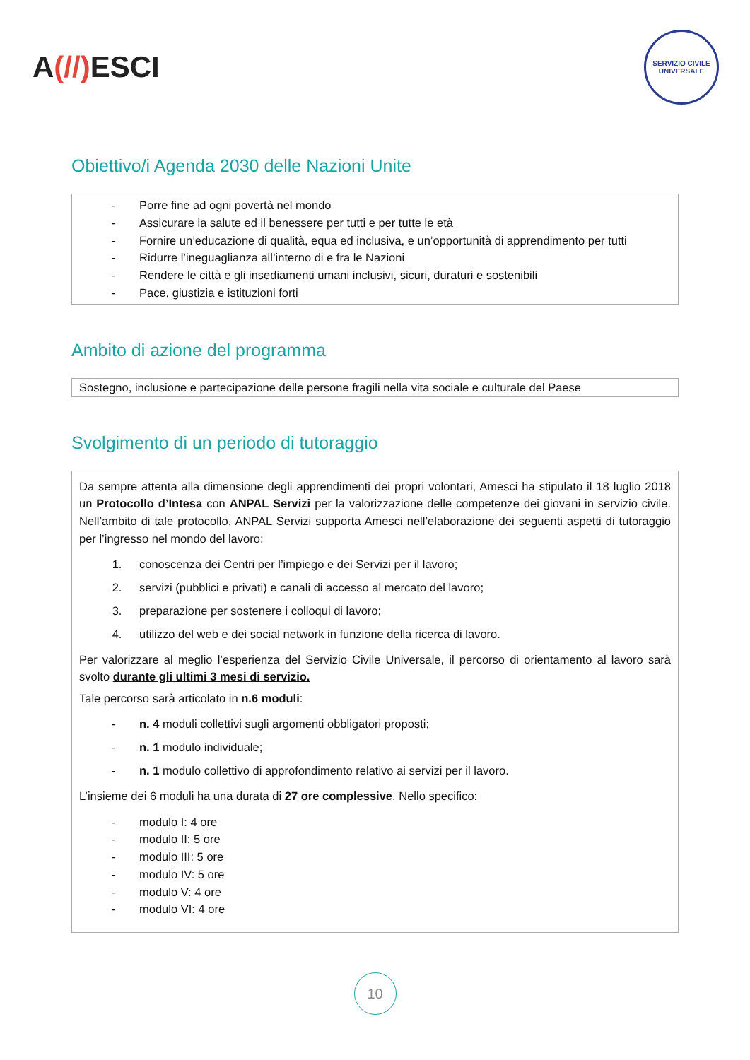A(//) ESCI
SERVIZIO CIVILE UNIVERSALE
Obiettivo/i Agenda 2030 delle Nazioni Unite
Porre fine ad ogni povertà nel mondo
Assicurare la salute ed il benessere per tutti e per tutte le età
Fornire un’educazione di qualità, equa ed inclusiva, e un’opportunità di apprendimento per tutti
Ridurre l’ineguaglianza all’interno di e fra le Nazioni
Rendere le città e gli insediamenti umani inclusivi, sicuri, duraturi e sostenibili
Pace, giustizia e istituzioni forti
Ambito di azione del programma
Sostegno, inclusione e partecipazione delle persone fragili nella vita sociale e culturale del Paese
Svolgimento di un periodo di tutoraggio
Da sempre attenta alla dimensione degli apprendimenti dei propri volontari, Amesci ha stipulato il 18 luglio 2018 un Protocollo d’Intesa con ANPAL Servizi per la valorizzazione delle competenze dei giovani in servizio civile. Nell’ambito di tale protocollo, ANPAL Servizi supporta Amesci nell’elaborazione dei seguenti aspetti di tutoraggio per l’ingresso nel mondo del lavoro:
1. conoscenza dei Centri per l’impiego e dei Servizi per il lavoro;
2. servizi (pubblici e privati) e canali di accesso al mercato del lavoro;
3. preparazione per sostenere i colloqui di lavoro;
4. utilizzo del web e dei social network in funzione della ricerca di lavoro.
Per valorizzare al meglio l’esperienza del Servizio Civile Universale, il percorso di orientamento al lavoro sarà svolto durante gli ultimi 3 mesi di servizio.
Tale percorso sarà articolato in n.6 moduli:
n. 4 moduli collettivi sugli argomenti obbligatori proposti;
n. 1 modulo individuale;
n. 1 modulo collettivo di approfondimento relativo ai servizi per il lavoro.
L’insieme dei 6 moduli ha una durata di 27 ore complessive. Nello specifico:
modulo I: 4 ore
modulo II: 5 ore
modulo III: 5 ore
modulo IV: 5 ore
modulo V: 4 ore
modulo VI: 4 ore
10